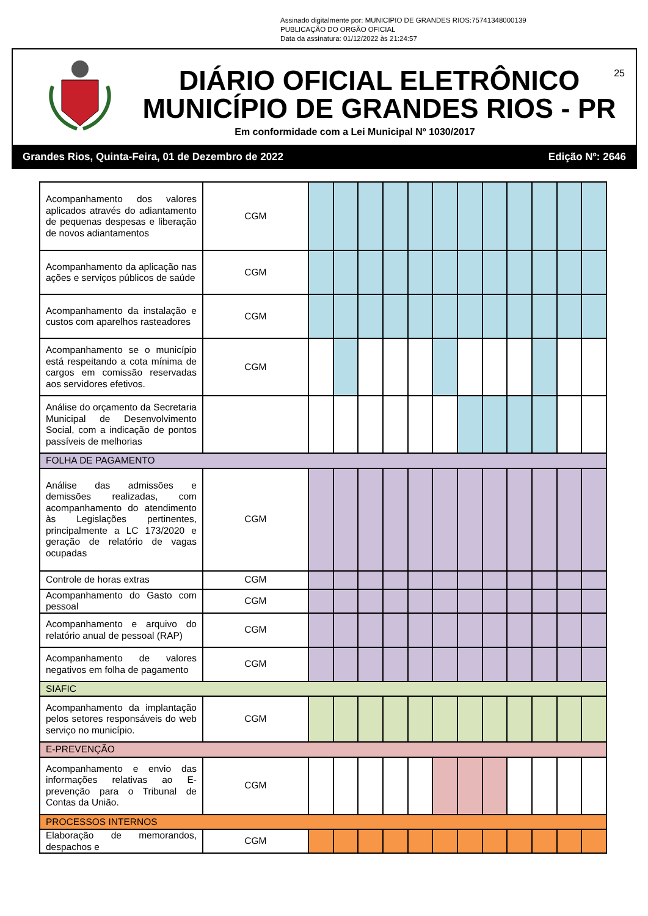Assinado digitalmente por: MUNICIPIO DE GRANDES RIOS:75741348000139
PUBLICAÇÃO DO ORGÃO OFICIAL
Data da assinatura: 01/12/2022 às 21:24:57
25
DIÁRIO OFICIAL ELETRÔNICO
MUNICÍPIO DE GRANDES RIOS - PR
Em conformidade com a Lei Municipal Nº 1030/2017
Grandes Rios, Quinta-Feira, 01 de Dezembro de 2022 Edição Nº: 2646
| Acompanhamento dos valores aplicados através do adiantamento de pequenas despesas e liberação de novos adiantamentos | CGM | | | | | | | | | | | | |
| Acompanhamento da aplicação nas ações e serviços públicos de saúde | CGM | | | | | | | | | | | | |
| Acompanhamento da instalação e custos com aparelhos rasteadores | CGM | | | | | | | | | | | | |
| Acompanhamento se o município está respeitando a cota mínima de cargos em comissão reservadas aos servidores efetivos. | CGM | | | | | | | | | | | | |
| Análise do orçamento da Secretaria Municipal de Desenvolvimento Social, com a indicação de pontos passíveis de melhorias | | | | | | | | | | | | | |
| FOLHA DE PAGAMENTO | | | | | | | | | | | | | |
| Análise das admissões e demissões realizadas, com acompanhamento do atendimento às Legislações pertinentes, principalmente a LC 173/2020 e geração de relatório de vagas ocupadas | CGM | | | | | | | | | | | | |
| Controle de horas extras | CGM | | | | | | | | | | | | |
| Acompanhamento do Gasto com pessoal | CGM | | | | | | | | | | | | |
| Acompanhamento e arquivo do relatório anual de pessoal (RAP) | CGM | | | | | | | | | | | | |
| Acompanhamento de valores negativos em folha de pagamento | CGM | | | | | | | | | | | | |
| SIAFIC | | | | | | | | | | | | | |
| Acompanhamento da implantação pelos setores responsáveis do web serviço no município. | CGM | | | | | | | | | | | | |
| E-PREVENÇÃO | | | | | | | | | | | | | |
| Acompanhamento e envio das informações relativas ao E-prevenção para o Tribunal de Contas da União. | CGM | | | | | | | | | | | | |
| PROCESSOS INTERNOS | | | | | | | | | | | | | |
| Elaboração de memorandos, despachos e | CGM | | | | | | | | | | | | |